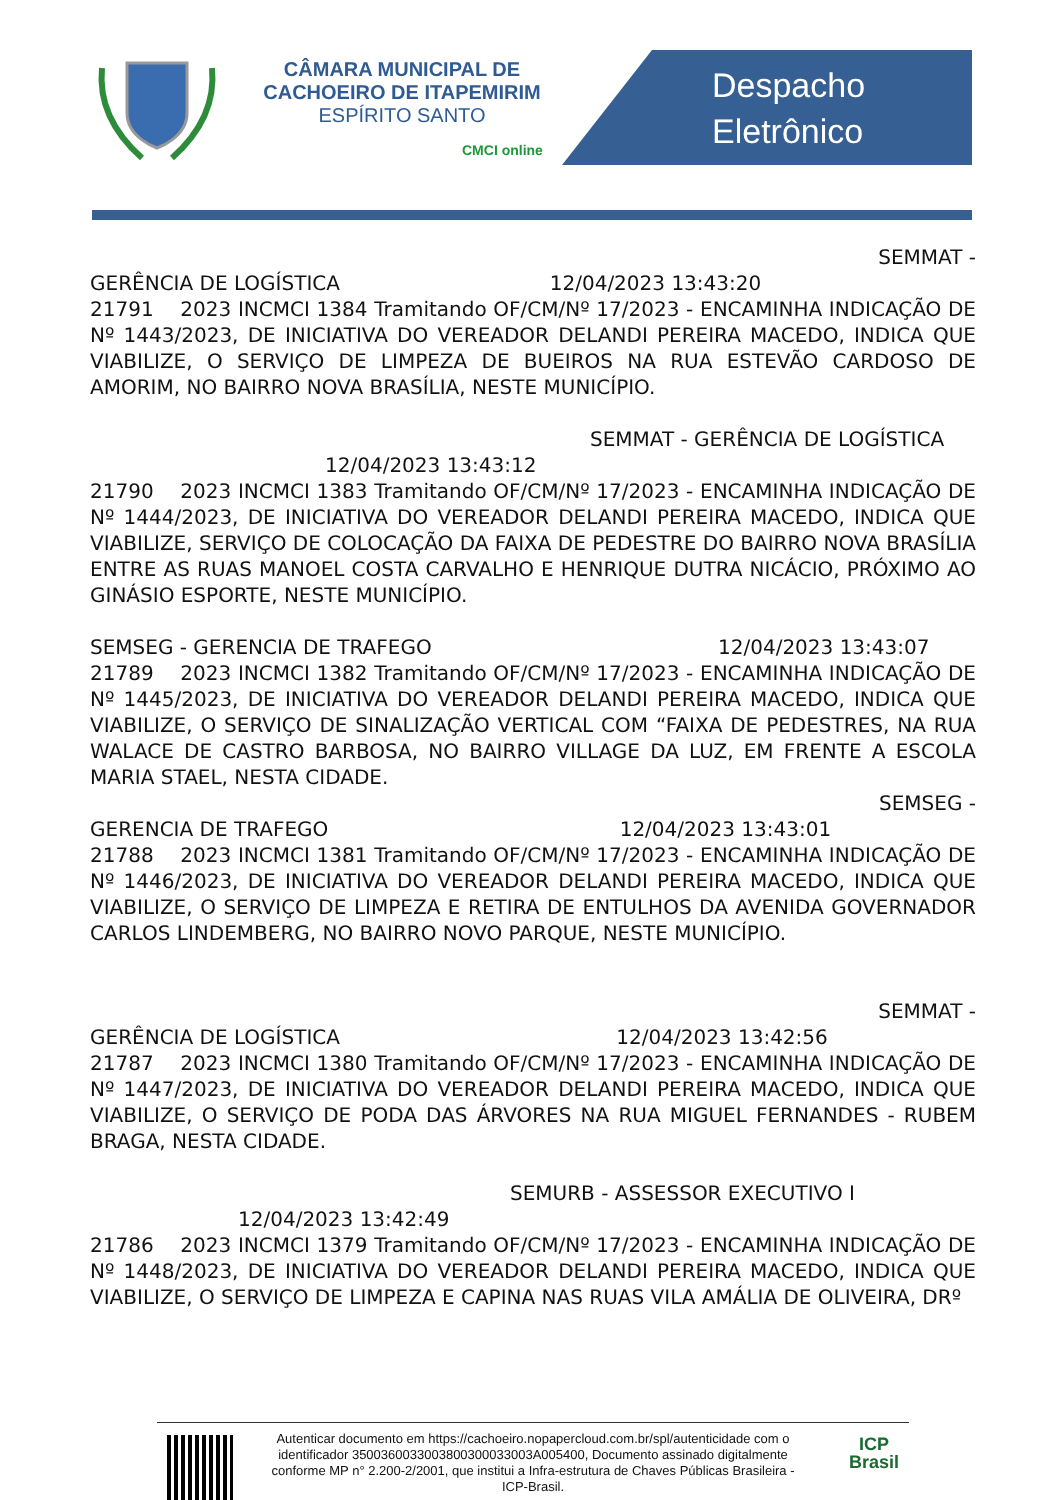CÂMARA MUNICIPAL DE
CACHOEIRO DE ITAPEMIRIM
ESPÍRITO SANTO
CMCI online
Despacho
Eletrônico
SEMMAT -
GERÊNCIA DE LOGÍSTICA 12/04/2023 13:43:20
21791 2023 INCMCI 1384 Tramitando OF/CM/Nº 17/2023 - ENCAMINHA INDICAÇÃO DE Nº 1443/2023, DE INICIATIVA DO VEREADOR DELANDI PEREIRA MACEDO, INDICA QUE VIABILIZE, O SERVIÇO DE LIMPEZA DE BUEIROS NA RUA ESTEVÃO CARDOSO DE AMORIM, NO BAIRRO NOVA BRASÍLIA, NESTE MUNICÍPIO.
SEMMAT - GERÊNCIA DE LOGÍSTICA
12/04/2023 13:43:12
21790 2023 INCMCI 1383 Tramitando OF/CM/Nº 17/2023 - ENCAMINHA INDICAÇÃO DE Nº 1444/2023, DE INICIATIVA DO VEREADOR DELANDI PEREIRA MACEDO, INDICA QUE VIABILIZE, SERVIÇO DE COLOCAÇÃO DA FAIXA DE PEDESTRE DO BAIRRO NOVA BRASÍLIA ENTRE AS RUAS MANOEL COSTA CARVALHO E HENRIQUE DUTRA NICÁCIO, PRÓXIMO AO GINÁSIO ESPORTE, NESTE MUNICÍPIO.
SEMSEG - GERENCIA DE TRAFEGO 12/04/2023 13:43:07
21789 2023 INCMCI 1382 Tramitando OF/CM/Nº 17/2023 - ENCAMINHA INDICAÇÃO DE Nº 1445/2023, DE INICIATIVA DO VEREADOR DELANDI PEREIRA MACEDO, INDICA QUE VIABILIZE, O SERVIÇO DE SINALIZAÇÃO VERTICAL COM “FAIXA DE PEDESTRES, NA RUA WALACE DE CASTRO BARBOSA, NO BAIRRO VILLAGE DA LUZ, EM FRENTE A ESCOLA MARIA STAEL, NESTA CIDADE.
SEMSEG -
GERENCIA DE TRAFEGO 12/04/2023 13:43:01
21788 2023 INCMCI 1381 Tramitando OF/CM/Nº 17/2023 - ENCAMINHA INDICAÇÃO DE Nº 1446/2023, DE INICIATIVA DO VEREADOR DELANDI PEREIRA MACEDO, INDICA QUE VIABILIZE, O SERVIÇO DE LIMPEZA E RETIRA DE ENTULHOS DA AVENIDA GOVERNADOR CARLOS LINDEMBERG, NO BAIRRO NOVO PARQUE, NESTE MUNICÍPIO.
SEMMAT -
GERÊNCIA DE LOGÍSTICA 12/04/2023 13:42:56
21787 2023 INCMCI 1380 Tramitando OF/CM/Nº 17/2023 - ENCAMINHA INDICAÇÃO DE Nº 1447/2023, DE INICIATIVA DO VEREADOR DELANDI PEREIRA MACEDO, INDICA QUE VIABILIZE, O SERVIÇO DE PODA DAS ÁRVORES NA RUA MIGUEL FERNANDES - RUBEM BRAGA, NESTA CIDADE.
SEMURB - ASSESSOR EXECUTIVO I
12/04/2023 13:42:49
21786 2023 INCMCI 1379 Tramitando OF/CM/Nº 17/2023 - ENCAMINHA INDICAÇÃO DE Nº 1448/2023, DE INICIATIVA DO VEREADOR DELANDI PEREIRA MACEDO, INDICA QUE VIABILIZE, O SERVIÇO DE LIMPEZA E CAPINA NAS RUAS VILA AMÁLIA DE OLIVEIRA, DRº
Autenticar documento em https://cachoeiro.nopapercloud.com.br/spl/autenticidade com o identificador 350036003300380030003300​3A005400, Documento assinado digitalmente conforme MP n° 2.200-2/2001, que institui a Infra-estrutura de Chaves Públicas Brasileira - ICP-Brasil.
ICP
Brasil